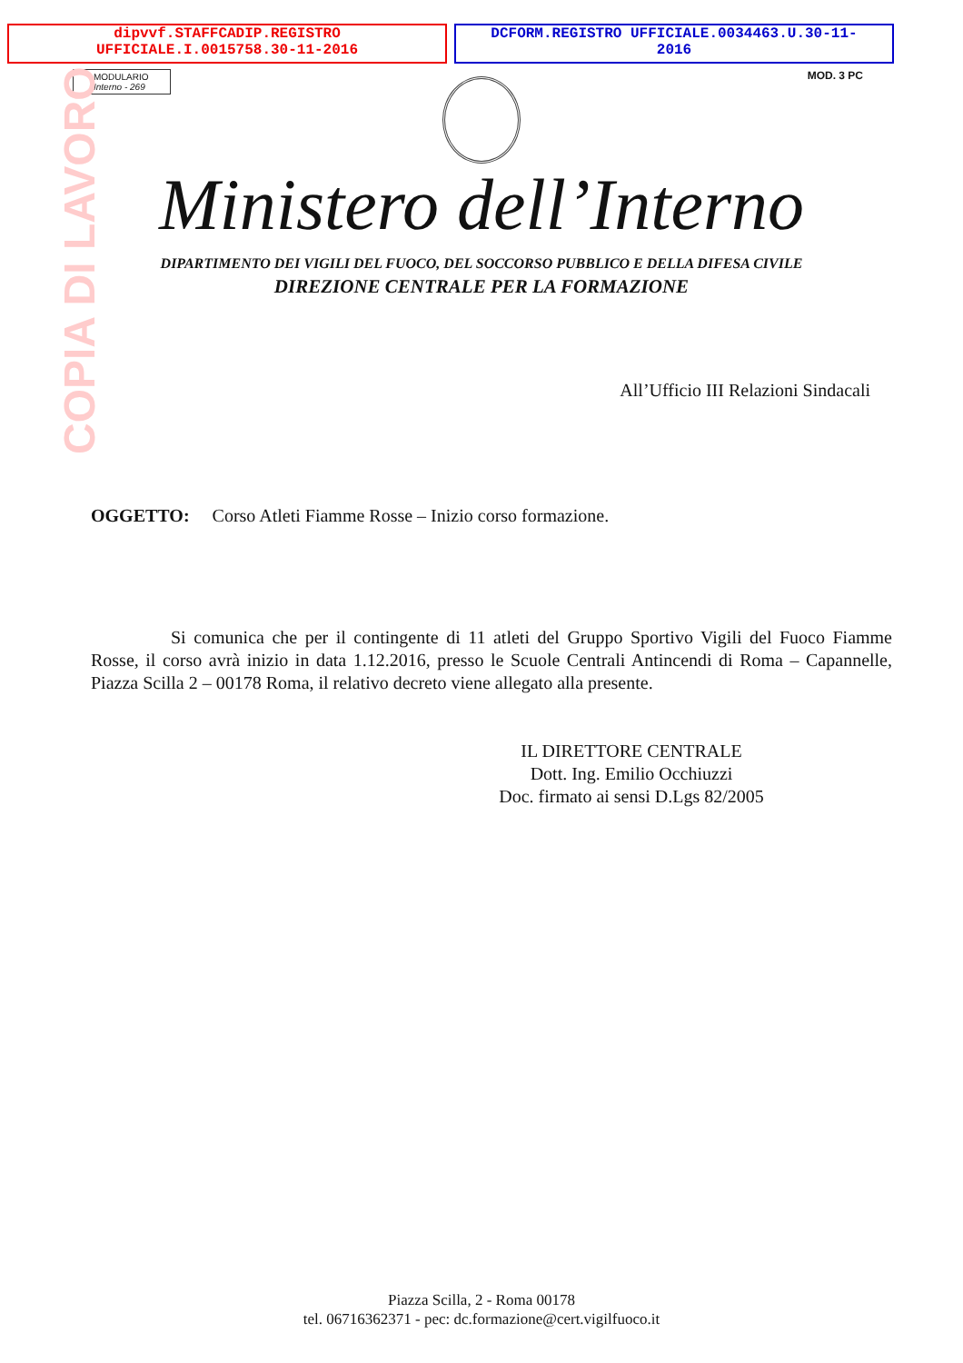dipvvf.STAFFCADIP.REGISTRO
UFFICIALE.I.0015758.30-11-2016
DCFORM.REGISTRO UFFICIALE.0034463.U.30-11-
2016
COPIA DI LAVORO
MODULARIO
Interno - 269
MOD. 3 PC
Ministero dell’Interno
DIPARTIMENTO DEI VIGILI DEL FUOCO, DEL SOCCORSO PUBBLICO E DELLA DIFESA CIVILE
DIREZIONE CENTRALE PER LA FORMAZIONE
All’Ufficio III Relazioni Sindacali
OGGETTO: Corso Atleti Fiamme Rosse – Inizio corso formazione.
Si comunica che per il contingente di 11 atleti del Gruppo Sportivo Vigili del Fuoco Fiamme Rosse, il corso avrà inizio in data 1.12.2016, presso le Scuole Centrali Antincendi di Roma – Capannelle, Piazza Scilla 2 – 00178 Roma, il relativo decreto viene allegato alla presente.
IL DIRETTORE CENTRALE
Dott. Ing. Emilio Occhiuzzi
Doc. firmato ai sensi D.Lgs 82/2005
Piazza Scilla, 2 - Roma 00178
tel. 06716362371 - pec: dc.formazione@cert.vigilfuoco.it